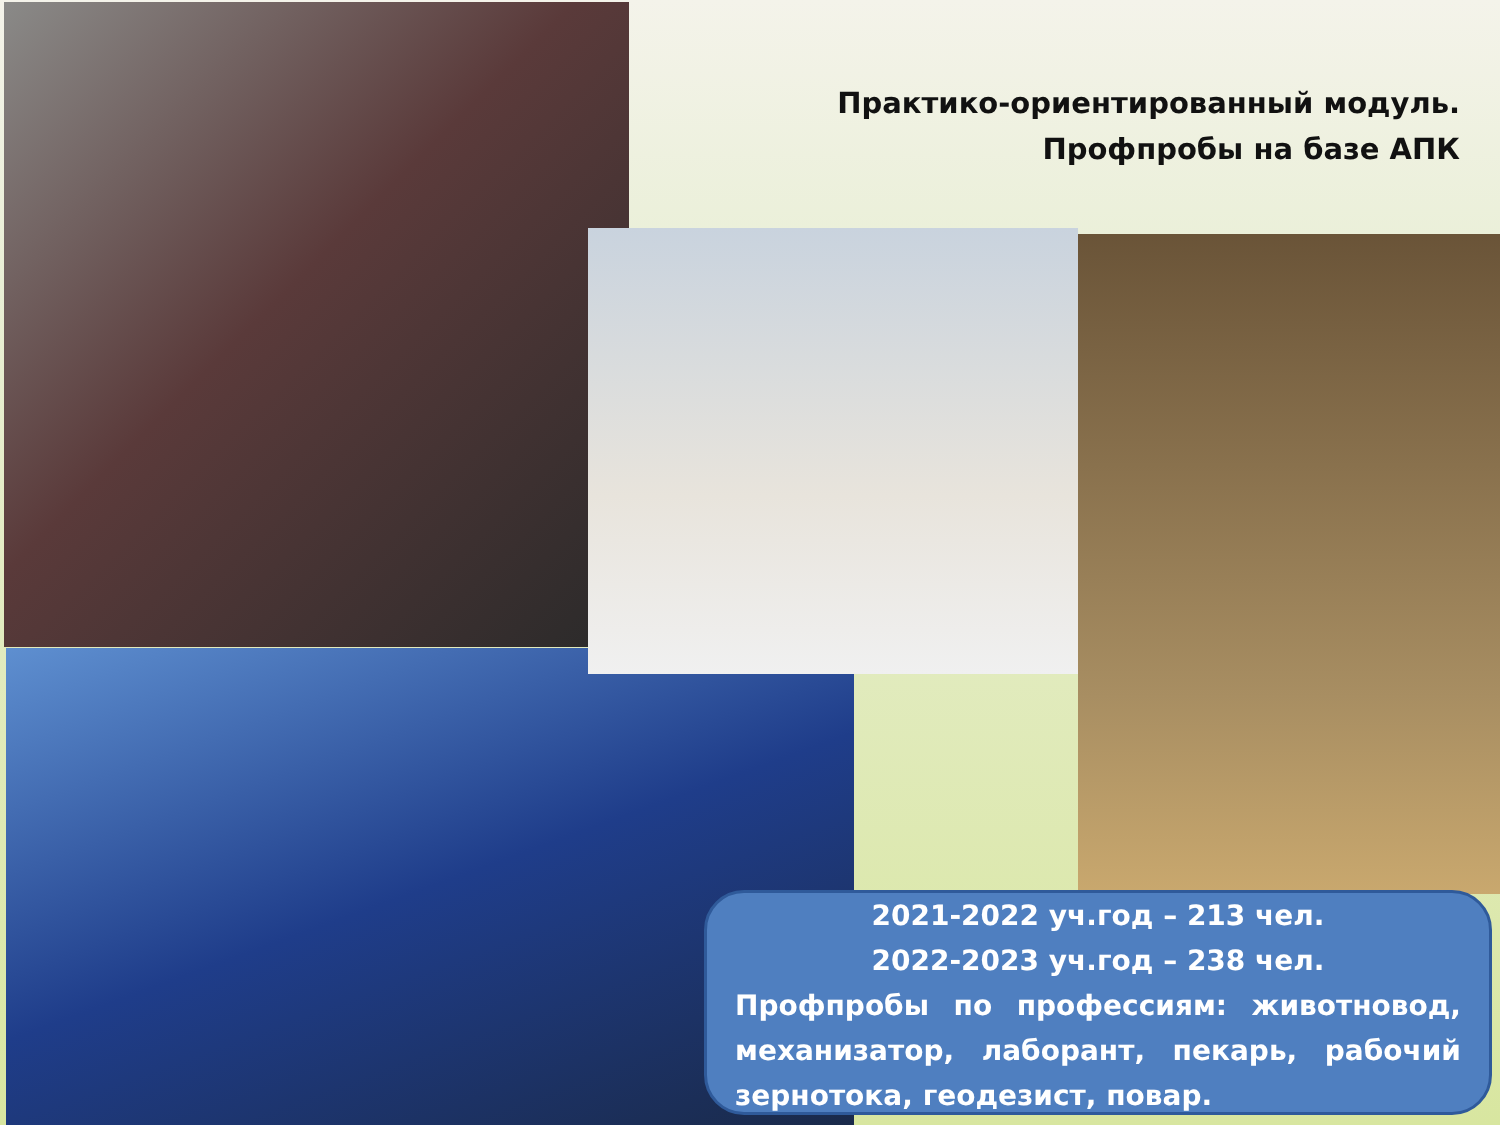Практико-ориентированный модуль.
Профпробы на базе АПК
2021-2022 уч.год – 213 чел.
2022-2023 уч.год – 238 чел.
Профпробы по профессиям: животновод, механизатор, лаборант, пекарь, рабочий зернотока, геодезист, повар.